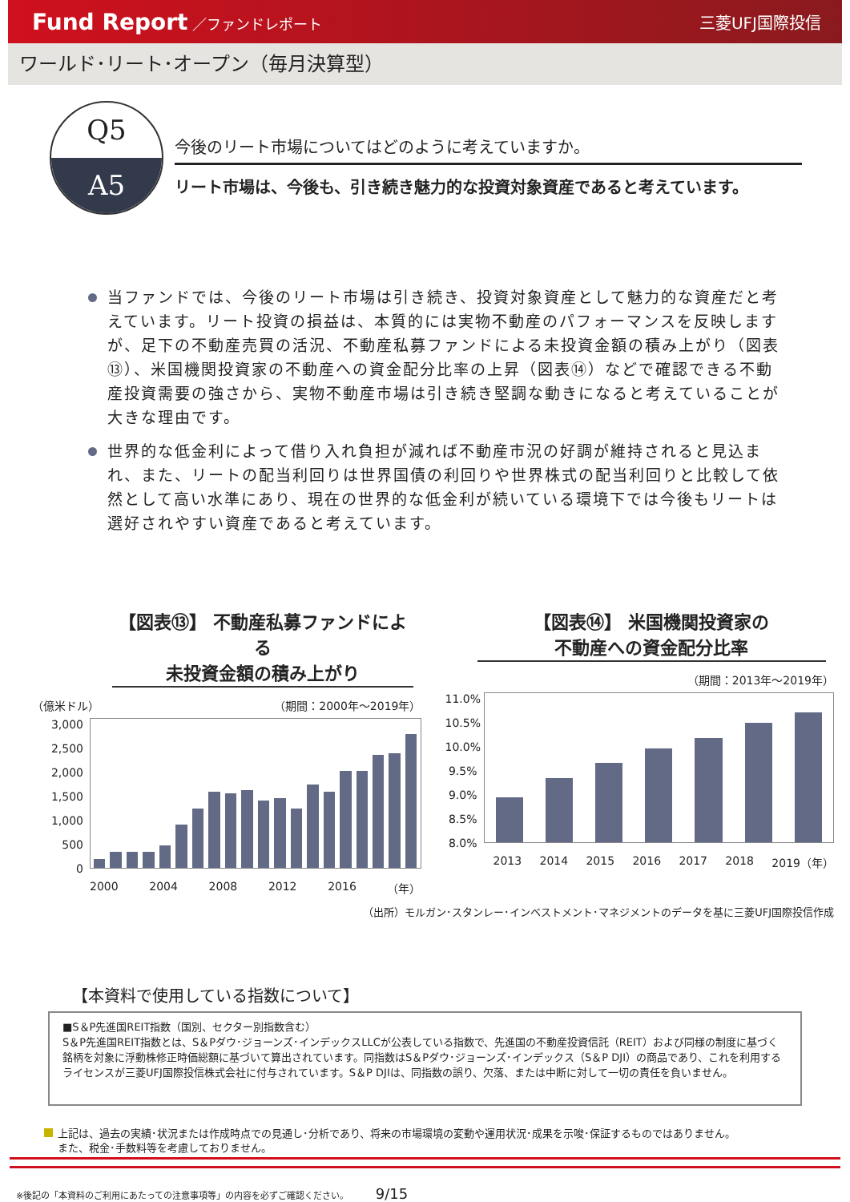Fund Report ／ファンドレポート 三菱UFJ国際投信
ワールド･リート･オープン（毎月決算型）
Q5
A5
今後のリート市場についてはどのように考えていますか。
リート市場は、今後も、引き続き魅力的な投資対象資産であると考えています。
当ファンドでは、今後のリート市場は引き続き、投資対象資産として魅力的な資産だと考えています。リート投資の損益は、本質的には実物不動産のパフォーマンスを反映しますが、足下の不動産売買の活況、不動産私募ファンドによる未投資金額の積み上がり（図表⑬）、米国機関投資家の不動産への資金配分比率の上昇（図表⑭）などで確認できる不動産投資需要の強さから、実物不動産市場は引き続き堅調な動きになると考えていることが大きな理由です。
世界的な低金利によって借り入れ負担が減れば不動産市況の好調が維持されると見込まれ、また、リートの配当利回りは世界国債の利回りや世界株式の配当利回りと比較して依然として高い水準にあり、現在の世界的な低金利が続いている環境下では今後もリートは選好されやすい資産であると考えています。
【図表⑬】 不動産私募ファンドによる
未投資金額の積み上がり
（億米ドル） （期間：2000年～2019年）
3,000
2,500
2,000
1,500
1,000
500
0
2000 2004 2008 2012 2016 （年）
【図表⑭】 米国機関投資家の
不動産への資金配分比率
（期間：2013年～2019年）
11.0%
10.5%
10.0%
9.5%
9.0%
8.5%
8.0%
2013 2014 2015 2016 2017 2018 2019（年）
（出所）モルガン･スタンレー･インベストメント･マネジメントのデータを基に三菱UFJ国際投信作成
【本資料で使用している指数について】
■S＆P先進国REIT指数（国別、セクター別指数含む）
S＆P先進国REIT指数とは、S＆Pダウ･ジョーンズ･インデックスLLCが公表している指数で、先進国の不動産投資信託（REIT）および同様の制度に基づく銘柄を対象に浮動株修正時価総額に基づいて算出されています。同指数はS＆Pダウ･ジョーンズ･インデックス（S＆P DJI）の商品であり、これを利用するライセンスが三菱UFJ国際投信株式会社に付与されています。S＆P DJIは、同指数の誤り、欠落、または中断に対して一切の責任を負いません。
上記は、過去の実績･状況または作成時点での見通し･分析であり、将来の市場環境の変動や運用状況･成果を示唆･保証するものではありません。
　 また、税金･手数料等を考慮しておりません。
※後記の「本資料のご利用にあたっての注意事項等」の内容を必ずご確認ください。 9/15